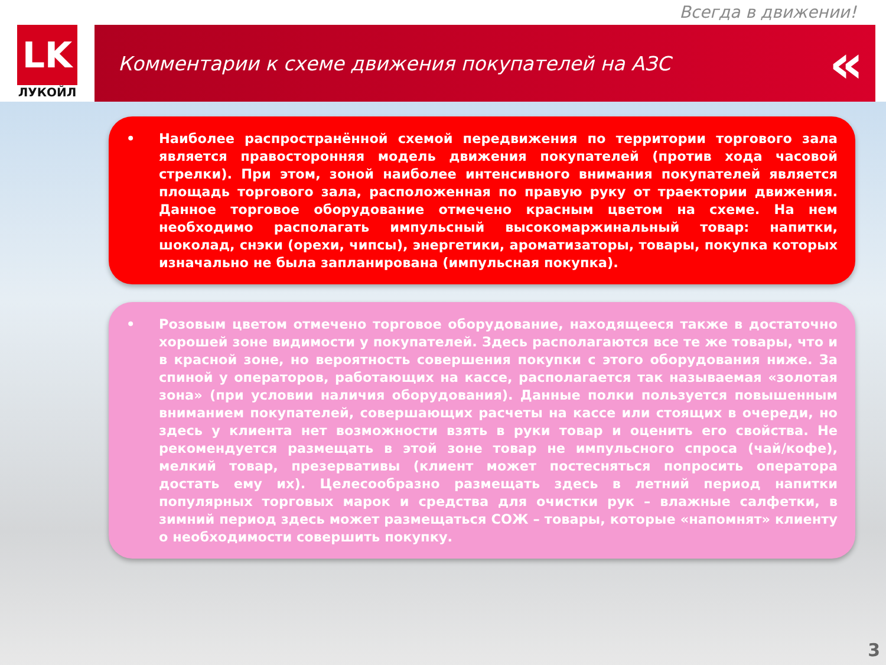Всегда в движении!
LK
ЛУКОЙЛ
Комментарии к схеме движения покупателей на АЗС «
• Наиболее распространённой схемой передвижения по территории торгового зала является правосторонняя модель движения покупателей (против хода часовой стрелки). При этом, зоной наиболее интенсивного внимания покупателей является площадь торгового зала, расположенная по правую руку от траектории движения. Данное торговое оборудование отмечено красным цветом на схеме. На нем необходимо располагать импульсный высокомаржинальный товар: напитки, шоколад, снэки (орехи, чипсы), энергетики, ароматизаторы, товары, покупка которых изначально не была запланирована (импульсная покупка).
• Розовым цветом отмечено торговое оборудование, находящееся также в достаточно хорошей зоне видимости у покупателей. Здесь располагаются все те же товары, что и в красной зоне, но вероятность совершения покупки с этого оборудования ниже. За спиной у операторов, работающих на кассе, располагается так называемая «золотая зона» (при условии наличия оборудования). Данные полки пользуется повышенным вниманием покупателей, совершающих расчеты на кассе или стоящих в очереди, но здесь у клиента нет возможности взять в руки товар и оценить его свойства. Не рекомендуется размещать в этой зоне товар не импульсного спроса (чай/кофе), мелкий товар, презервативы (клиент может постесняться попросить оператора достать ему их). Целесообразно размещать здесь в летний период напитки популярных торговых марок и средства для очистки рук – влажные салфетки, в зимний период здесь может размещаться СОЖ – товары, которые «напомнят» клиенту о необходимости совершить покупку.
3